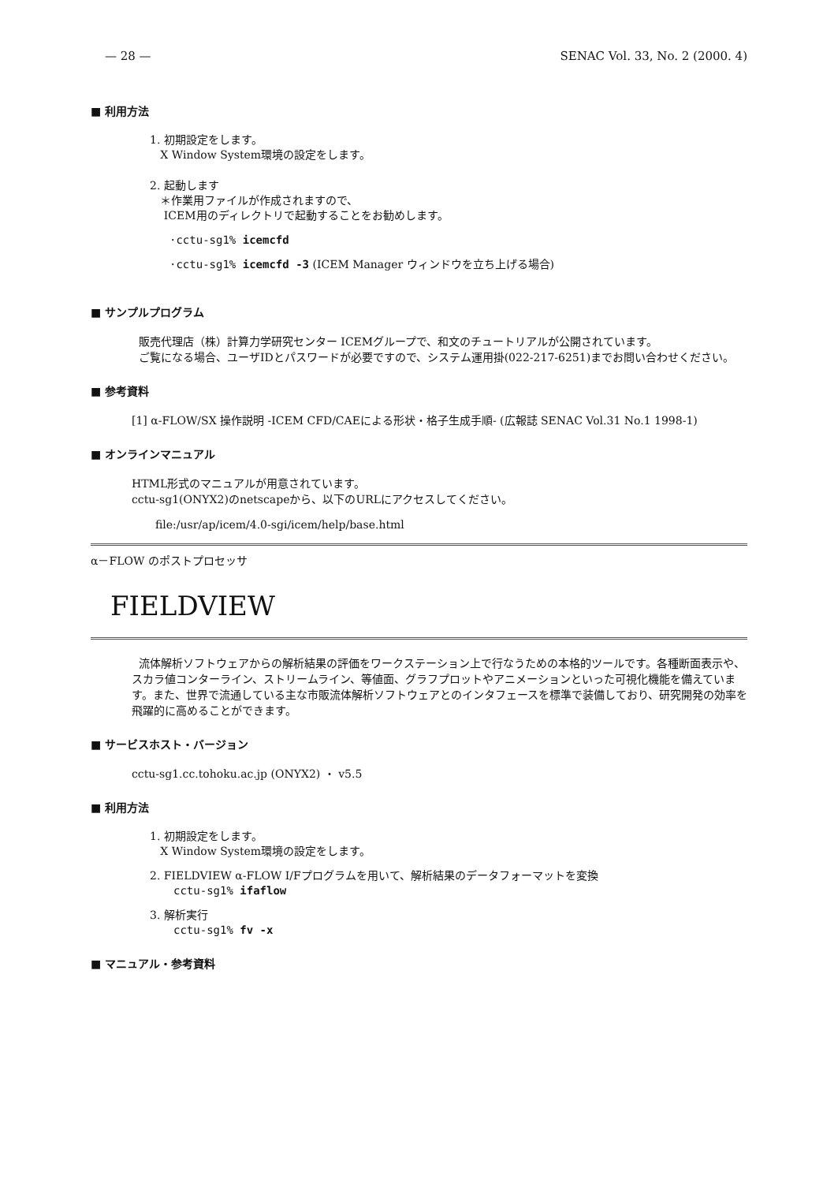— 28 — SENAC Vol. 33, No. 2 (2000. 4)
■ 利用方法
1. 初期設定をします。
X Window System環境の設定をします。
2. 起動します
＊作業用ファイルが作成されますので、
ICEM用のディレクトリで起動することをお勧めします。
·cctu-sg1% icemcfd
·cctu-sg1% icemcfd -3 (ICEM Manager ウィンドウを立ち上げる場合)
■ サンプルプログラム
販売代理店（株）計算力学研究センター ICEMグループで、和文のチュートリアルが公開されています。
ご覧になる場合、ユーザIDとパスワードが必要ですので、システム運用掛(022-217-6251)までお問い合わせください。
■ 参考資料
[1] α-FLOW/SX 操作説明 -ICEM CFD/CAEによる形状・格子生成手順- (広報誌 SENAC Vol.31 No.1 1998-1)
■ オンラインマニュアル
HTML形式のマニュアルが用意されています。
cctu-sg1(ONYX2)のnetscapeから、以下のURLにアクセスしてください。
file:/usr/ap/icem/4.0-sgi/icem/help/base.html
α－FLOW のポストプロセッサ
FIELDVIEW
流体解析ソフトウェアからの解析結果の評価をワークステーション上で行なうための本格的ツールです。各種断面表示や、スカラ値コンターライン、ストリームライン、等値面、グラフプロットやアニメーションといった可視化機能を備えています。また、世界で流通している主な市販流体解析ソフトウェアとのインタフェースを標準で装備しており、研究開発の効率を飛躍的に高めることができます。
■ サービスホスト・バージョン
cctu-sg1.cc.tohoku.ac.jp (ONYX2) ・ v5.5
■ 利用方法
1. 初期設定をします。
X Window System環境の設定をします。
2. FIELDVIEW α-FLOW I/Fプログラムを用いて、解析結果のデータフォーマットを変換
cctu-sg1% ifaflow
3. 解析実行
cctu-sg1% fv -x
■ マニュアル・参考資料